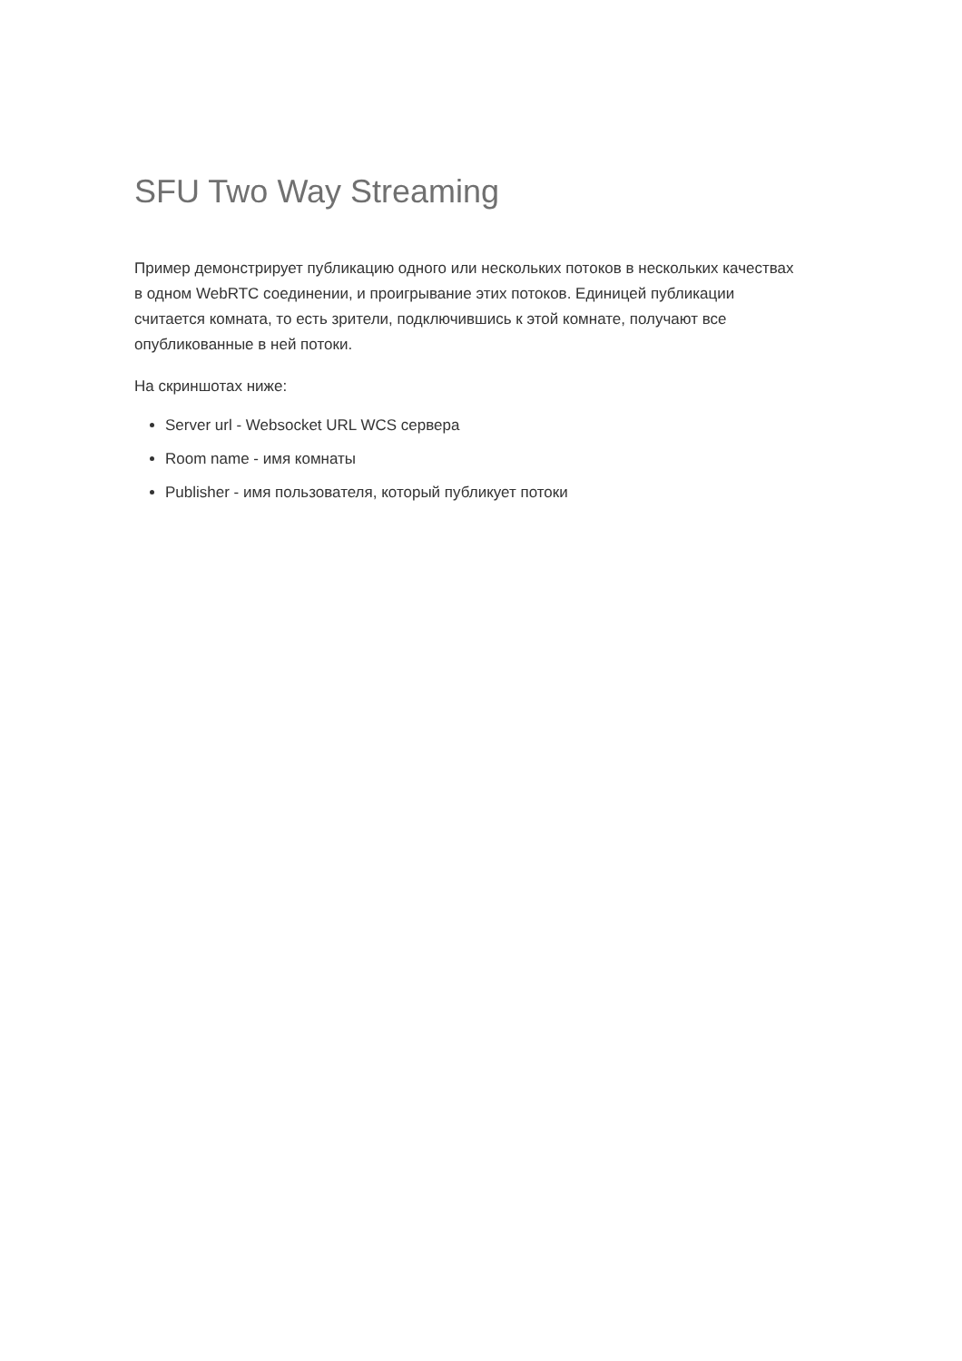SFU Two Way Streaming
Пример демонстрирует публикацию одного или нескольких потоков в нескольких качествах в одном WebRTC соединении, и проигрывание этих потоков. Единицей публикации считается комната, то есть зрители, подключившись к этой комнате, получают все опубликованные в ней потоки.
На скриншотах ниже:
Server url - Websocket URL WCS сервера
Room name - имя комнаты
Publisher - имя пользователя, который публикует потоки